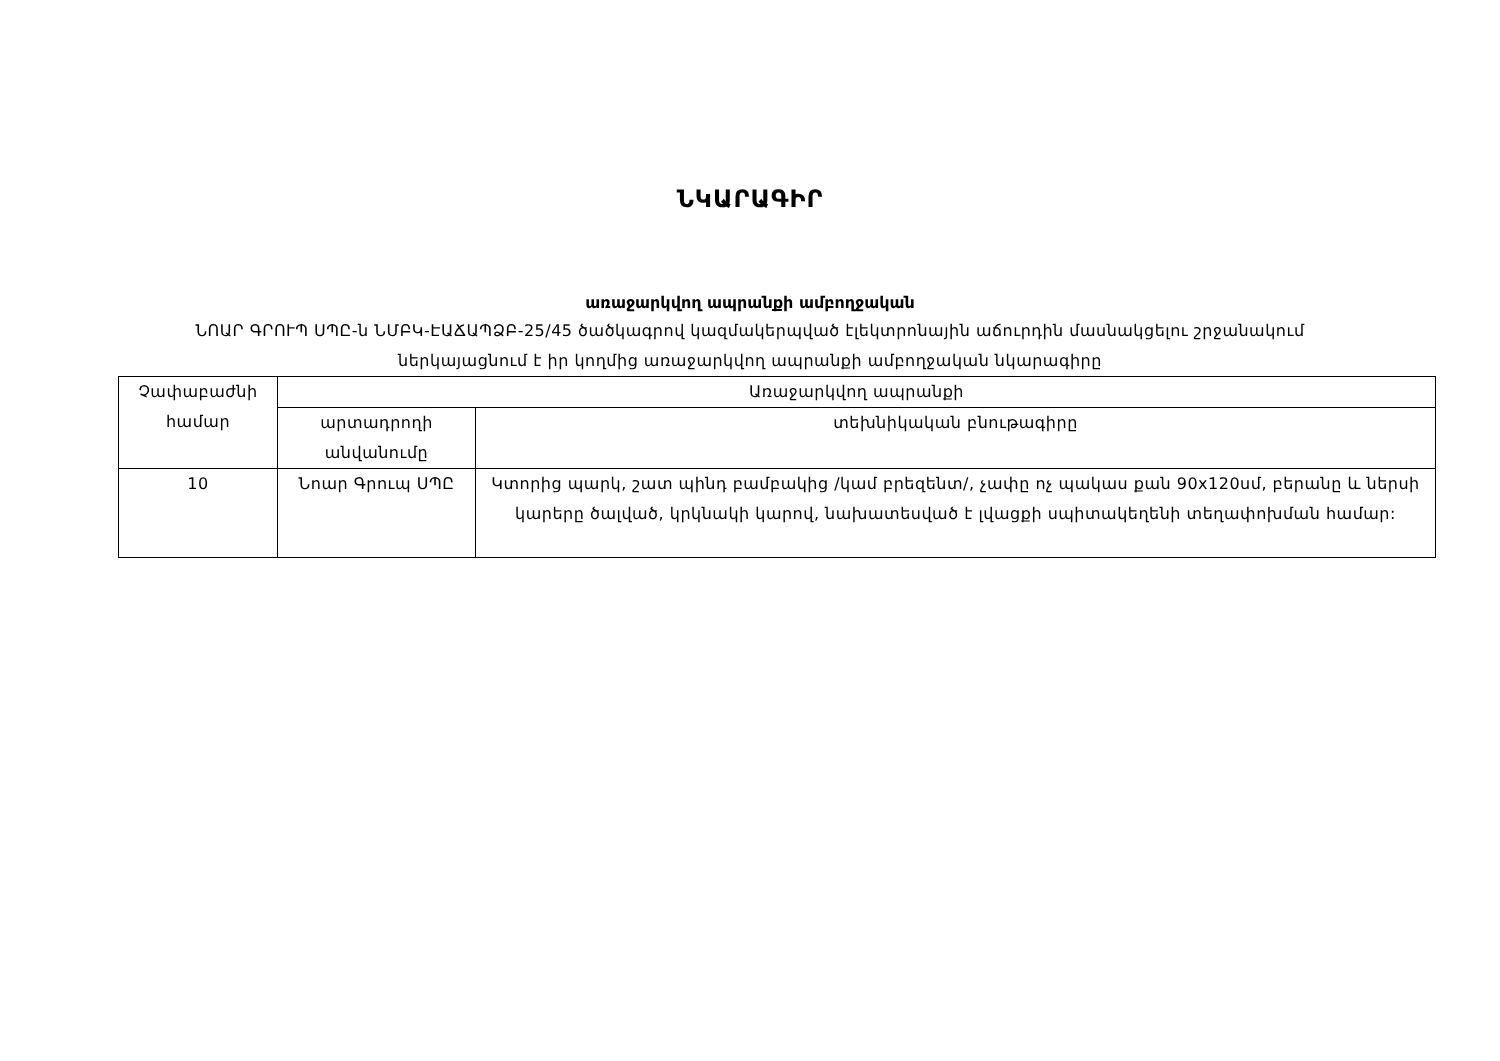ՆԿԱՐԱԳԻՐ
առաջարկվող ապրանքի ամբողջական
ՆՈԱՐ ԳՐՈՒՊ ՍՊԸ-ն ՆՄԲԿ-ԷԱՃԱՊՁԲ-25/45 ծածկագրով կազմակերպված էլեկտրոնային աճուրդին մասնակցելու շրջանակում
ներկայացնում է իր կողմից առաջարկվող ապրանքի ամբողջական նկարագիրը
| Չափաբաժնի համար | Առաջարկվող ապրանքի | |
| --- | --- | --- |
| | արտադրողի անվանումը | տեխնիկական բնութագիրը |
| 10 | Նոար Գրուպ ՍՊԸ | Կտորից պարկ, շատ պինդ բամբակից /կամ բրեզենտ/, չափը ոչ պակաս քան 90x120սմ, բերանը և ներսի կարերը ծալված, կրկնակի կարով, նախատեսված է լվացքի սպիտակեղենի տեղափոխման համար: |